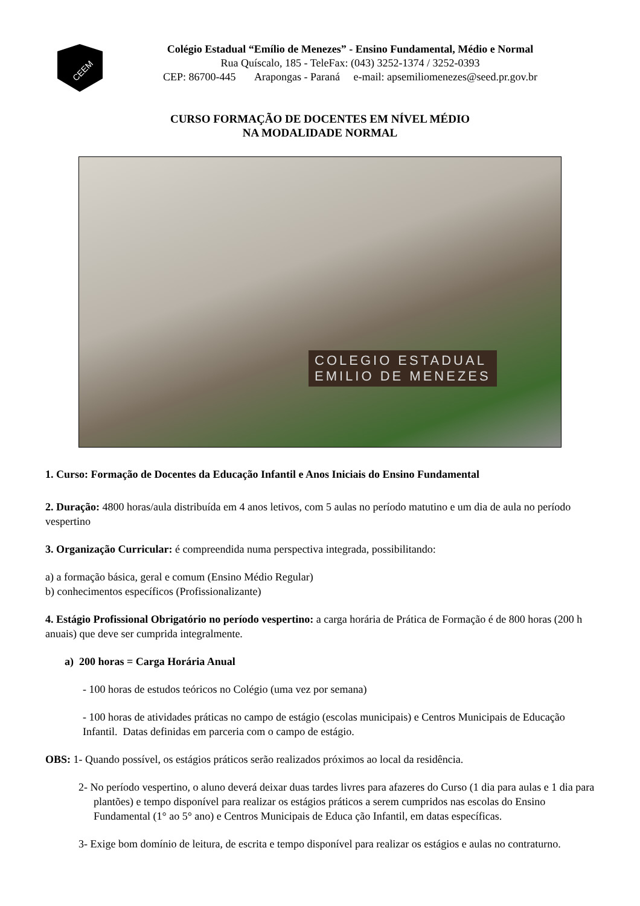CEEM
Colégio Estadual “Emílio de Menezes” - Ensino Fundamental, Médio e Normal
Rua Quíscalo, 185 - TeleFax: (043) 3252-1374 / 3252-0393
CEP: 86700-445 Arapongas - Paraná e-mail: apsemiliomenezes@seed.pr.gov.br
CURSO FORMAÇÃO DE DOCENTES EM NÍVEL MÉDIO
NA MODALIDADE NORMAL
COLEGIO ESTADUAL
EMILIO DE MENEZES
1. Curso: Formação de Docentes da Educação Infantil e Anos Iniciais do Ensino Fundamental
2. Duração: 4800 horas/aula distribuída em 4 anos letivos, com 5 aulas no período matutino e um dia de aula no período vespertino
3. Organização Curricular: é compreendida numa perspectiva integrada, possibilitando:
a) a formação básica, geral e comum (Ensino Médio Regular)
b) conhecimentos específicos (Profissionalizante)
4. Estágio Profissional Obrigatório no período vespertino: a carga horária de Prática de Formação é de 800 horas (200 h anuais) que deve ser cumprida integralmente.
a) 200 horas = Carga Horária Anual
- 100 horas de estudos teóricos no Colégio (uma vez por semana)
- 100 horas de atividades práticas no campo de estágio (escolas municipais) e Centros Municipais de Educação Infantil. Datas definidas em parceria com o campo de estágio.
OBS: 1- Quando possível, os estágios práticos serão realizados próximos ao local da residência.
2- No período vespertino, o aluno deverá deixar duas tardes livres para afazeres do Curso (1 dia para aulas e 1 dia para plantões) e tempo disponível para realizar os estágios práticos a serem cumpridos nas escolas do Ensino Fundamental (1° ao 5° ano) e Centros Municipais de Educa ção Infantil, em datas específicas.
3- Exige bom domínio de leitura, de escrita e tempo disponível para realizar os estágios e aulas no contraturno.